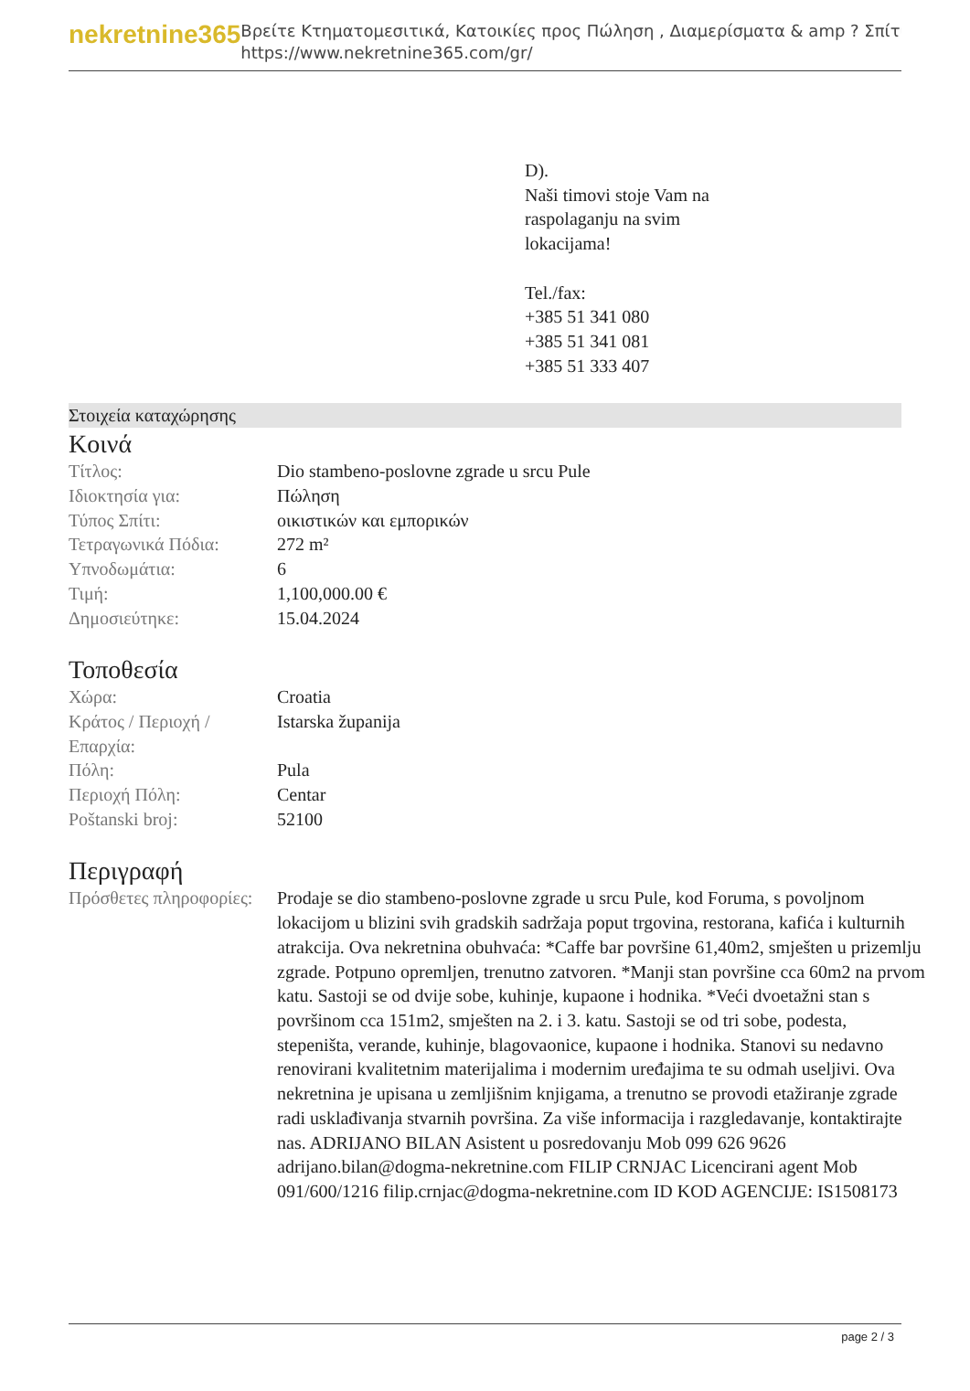nekretnine365
Βρείτε Κτηματομεσιτικά, Κατοικίες προς Πώληση , Διαμερίσματα & amp ? Σπίτι
https://www.nekretnine365.com/gr/
D).
Naši timovi stoje Vam na
raspolaganju na svim
lokacijama!
Tel./fax:
+385 51 341 080
+385 51 341 081
+385 51 333 407
Στοιχεία καταχώρησης
Κοινά
| Τίτλος: | Dio stambeno-poslovne zgrade u srcu Pule |
| Ιδιοκτησία για: | Πώληση |
| Τύπος Σπίτι: | οικιστικών και εμπορικών |
| Τετραγωνικά Πόδια: | 272 m² |
| Υπνοδωμάτια: | 6 |
| Τιμή: | 1,100,000.00 € |
| Δημοσιεύτηκε: | 15.04.2024 |
Τοποθεσία
| Χώρα: | Croatia |
| Κράτος / Περιοχή / Επαρχία: | Istarska županija |
| Πόλη: | Pula |
| Περιοχή Πόλη: | Centar |
| Poštanski broj: | 52100 |
Περιγραφή
| Πρόσθετες πληροφορίες: | Prodaje se dio stambeno-poslovne zgrade u srcu Pule, kod Foruma, s povoljnom lokacijom u blizini svih gradskih sadržaja poput trgovina, restorana, kafića i kulturnih atrakcija. Ova nekretnina obuhvaća: *Caffe bar površine 61,40m2, smješten u prizemlju zgrade. Potpuno opremljen, trenutno zatvoren. *Manji stan površine cca 60m2 na prvom katu. Sastoji se od dvije sobe, kuhinje, kupaone i hodnika. *Veći dvoetažni stan s površinom cca 151m2, smješten na 2. i 3. katu. Sastoji se od tri sobe, podesta, stepeništa, verande, kuhinje, blagovaonice, kupaone i hodnika. Stanovi su nedavno renovirani kvalitetnim materijalima i modernim uređajima te su odmah useljivi. Ova nekretnina je upisana u zemljišnim knjigama, a trenutno se provodi etažiranje zgrade radi usklađivanja stvarnih površina. Za više informacija i razgledavanje, kontaktirajte nas. ADRIJANO BILAN Asistent u posredovanju Mob 099 626 9626 adrijano.bilan@dogma-nekretnine.com FILIP CRNJAC Licencirani agent Mob 091/600/1216 filip.crnjac@dogma-nekretnine.com ID KOD AGENCIJE: IS1508173 |
page 2 / 3